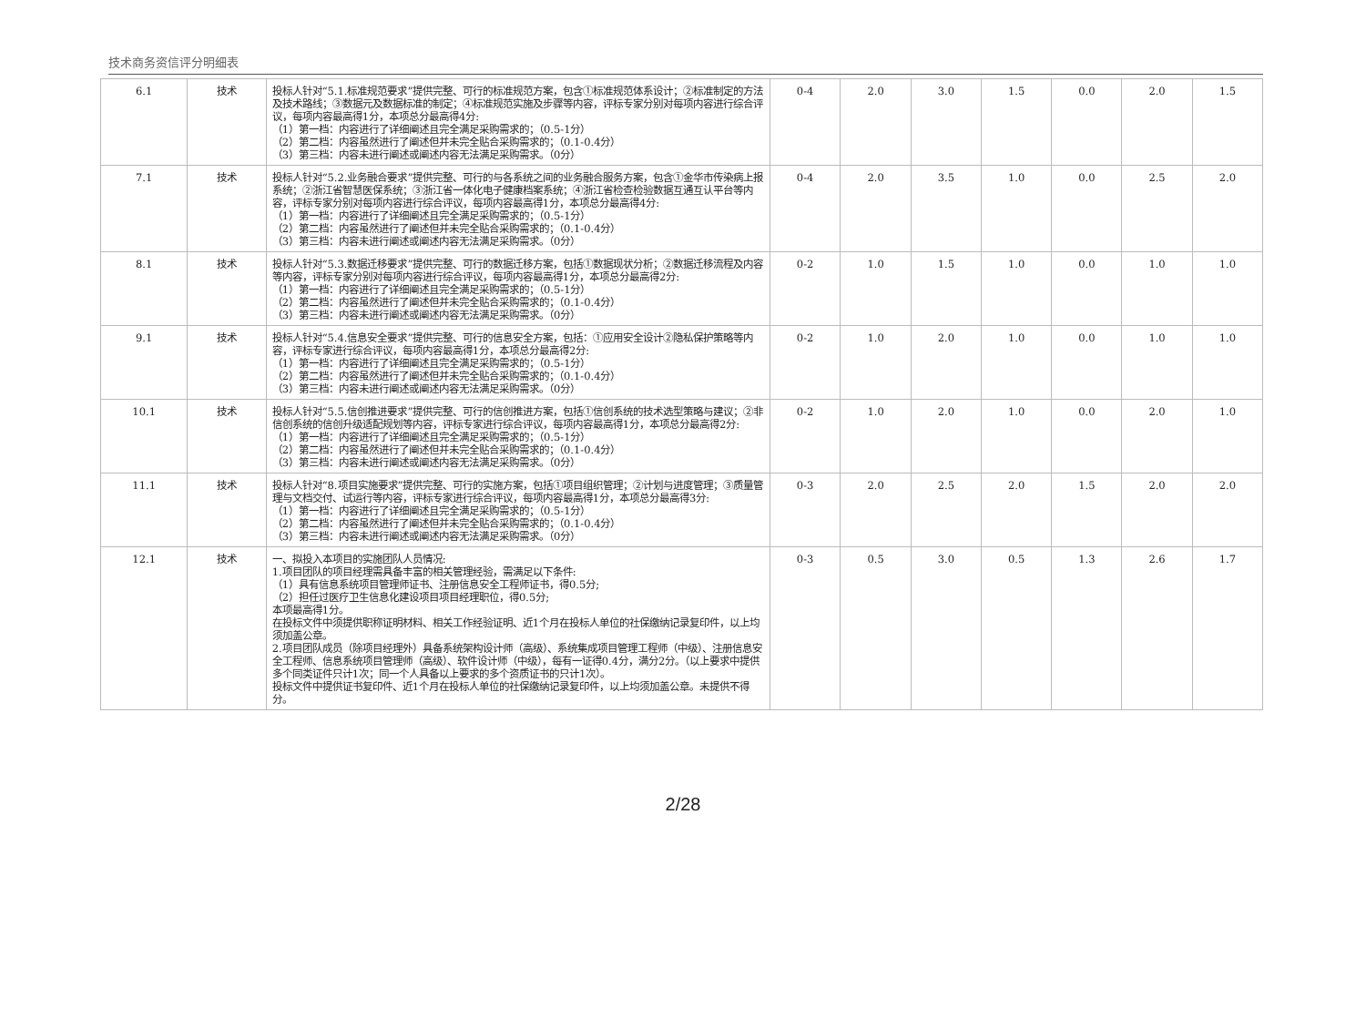技术商务资信评分明细表
| 6.1 | 技术 | 投标人针对“5.1.标准规范要求”提供完整、可行的标准规范方案，包含①标准规范体系设计；②标准制定的方法及技术路线；③数据元及数据标准的制定；④标准规范实施及步骤等内容，评标专家分别对每项内容进行综合评议，每项内容最高得1分，本项总分最高得4分: （1）第一档：内容进行了详细阐述且完全满足采购需求的；（0.5-1分） （2）第二档：内容虽然进行了阐述但并未完全贴合采购需求的；（0.1-0.4分） （3）第三档：内容未进行阐述或阐述内容无法满足采购需求。（0分） | 0-4 | 2.0 | 3.0 | 1.5 | 0.0 | 2.0 | 1.5 |
| 7.1 | 技术 | 投标人针对“5.2.业务融合要求”提供完整、可行的与各系统之间的业务融合服务方案，包含①金华市传染病上报系统；②浙江省智慧医保系统；③浙江省一体化电子健康档案系统；④浙江省检查检验数据互通互认平台等内容，评标专家分别对每项内容进行综合评议，每项内容最高得1分，本项总分最高得4分: （1）第一档：内容进行了详细阐述且完全满足采购需求的；（0.5-1分） （2）第二档：内容虽然进行了阐述但并未完全贴合采购需求的；（0.1-0.4分） （3）第三档：内容未进行阐述或阐述内容无法满足采购需求。（0分） | 0-4 | 2.0 | 3.5 | 1.0 | 0.0 | 2.5 | 2.0 |
| 8.1 | 技术 | 投标人针对“5.3.数据迁移要求”提供完整、可行的数据迁移方案，包括①数据现状分析；②数据迁移流程及内容等内容，评标专家分别对每项内容进行综合评议，每项内容最高得1分，本项总分最高得2分: （1）第一档：内容进行了详细阐述且完全满足采购需求的；（0.5-1分） （2）第二档：内容虽然进行了阐述但并未完全贴合采购需求的；（0.1-0.4分） （3）第三档：内容未进行阐述或阐述内容无法满足采购需求。（0分） | 0-2 | 1.0 | 1.5 | 1.0 | 0.0 | 1.0 | 1.0 |
| 9.1 | 技术 | 投标人针对“5.4.信息安全要求”提供完整、可行的信息安全方案，包括：①应用安全设计②隐私保护策略等内容，评标专家进行综合评议，每项内容最高得1分，本项总分最高得2分: （1）第一档：内容进行了详细阐述且完全满足采购需求的；（0.5-1分） （2）第二档：内容虽然进行了阐述但并未完全贴合采购需求的；（0.1-0.4分） （3）第三档：内容未进行阐述或阐述内容无法满足采购需求。（0分） | 0-2 | 1.0 | 2.0 | 1.0 | 0.0 | 1.0 | 1.0 |
| 10.1 | 技术 | 投标人针对“5.5.信创推进要求”提供完整、可行的信创推进方案，包括①信创系统的技术选型策略与建议；②非信创系统的信创升级适配规划等内容，评标专家进行综合评议，每项内容最高得1分，本项总分最高得2分: （1）第一档：内容进行了详细阐述且完全满足采购需求的；（0.5-1分） （2）第二档：内容虽然进行了阐述但并未完全贴合采购需求的；（0.1-0.4分） （3）第三档：内容未进行阐述或阐述内容无法满足采购需求。（0分） | 0-2 | 1.0 | 2.0 | 1.0 | 0.0 | 2.0 | 1.0 |
| 11.1 | 技术 | 投标人针对“8.项目实施要求”提供完整、可行的实施方案，包括①项目组织管理；②计划与进度管理；③质量管理与文档交付、试运行等内容，评标专家进行综合评议，每项内容最高得1分，本项总分最高得3分: （1）第一档：内容进行了详细阐述且完全满足采购需求的；（0.5-1分） （2）第二档：内容虽然进行了阐述但并未完全贴合采购需求的；（0.1-0.4分） （3）第三档：内容未进行阐述或阐述内容无法满足采购需求。（0分） | 0-3 | 2.0 | 2.5 | 2.0 | 1.5 | 2.0 | 2.0 |
| 12.1 | 技术 | 一、拟投入本项目的实施团队人员情况: 1.项目团队的项目经理需具备丰富的相关管理经验，需满足以下条件: （1）具有信息系统项目管理师证书、注册信息安全工程师证书，得0.5分; （2）担任过医疗卫生信息化建设项目项目经理职位，得0.5分; 本项最高得1分。 在投标文件中须提供职称证明材料、相关工作经验证明、近1个月在投标人单位的社保缴纳记录复印件，以上均须加盖公章。 2.项目团队成员（除项目经理外）具备系统架构设计师（高级）、系统集成项目管理工程师（中级）、注册信息安全工程师、信息系统项目管理师（高级）、软件设计师（中级），每有一证得0.4分，满分2分。（以上要求中提供多个同类证件只计1次；同一个人具备以上要求的多个资质证书的只计1次）。 投标文件中提供证书复印件、近1个月在投标人单位的社保缴纳记录复印件，以上均须加盖公章。未提供不得分。 | 0-3 | 0.5 | 3.0 | 0.5 | 1.3 | 2.6 | 1.7 |
2/28